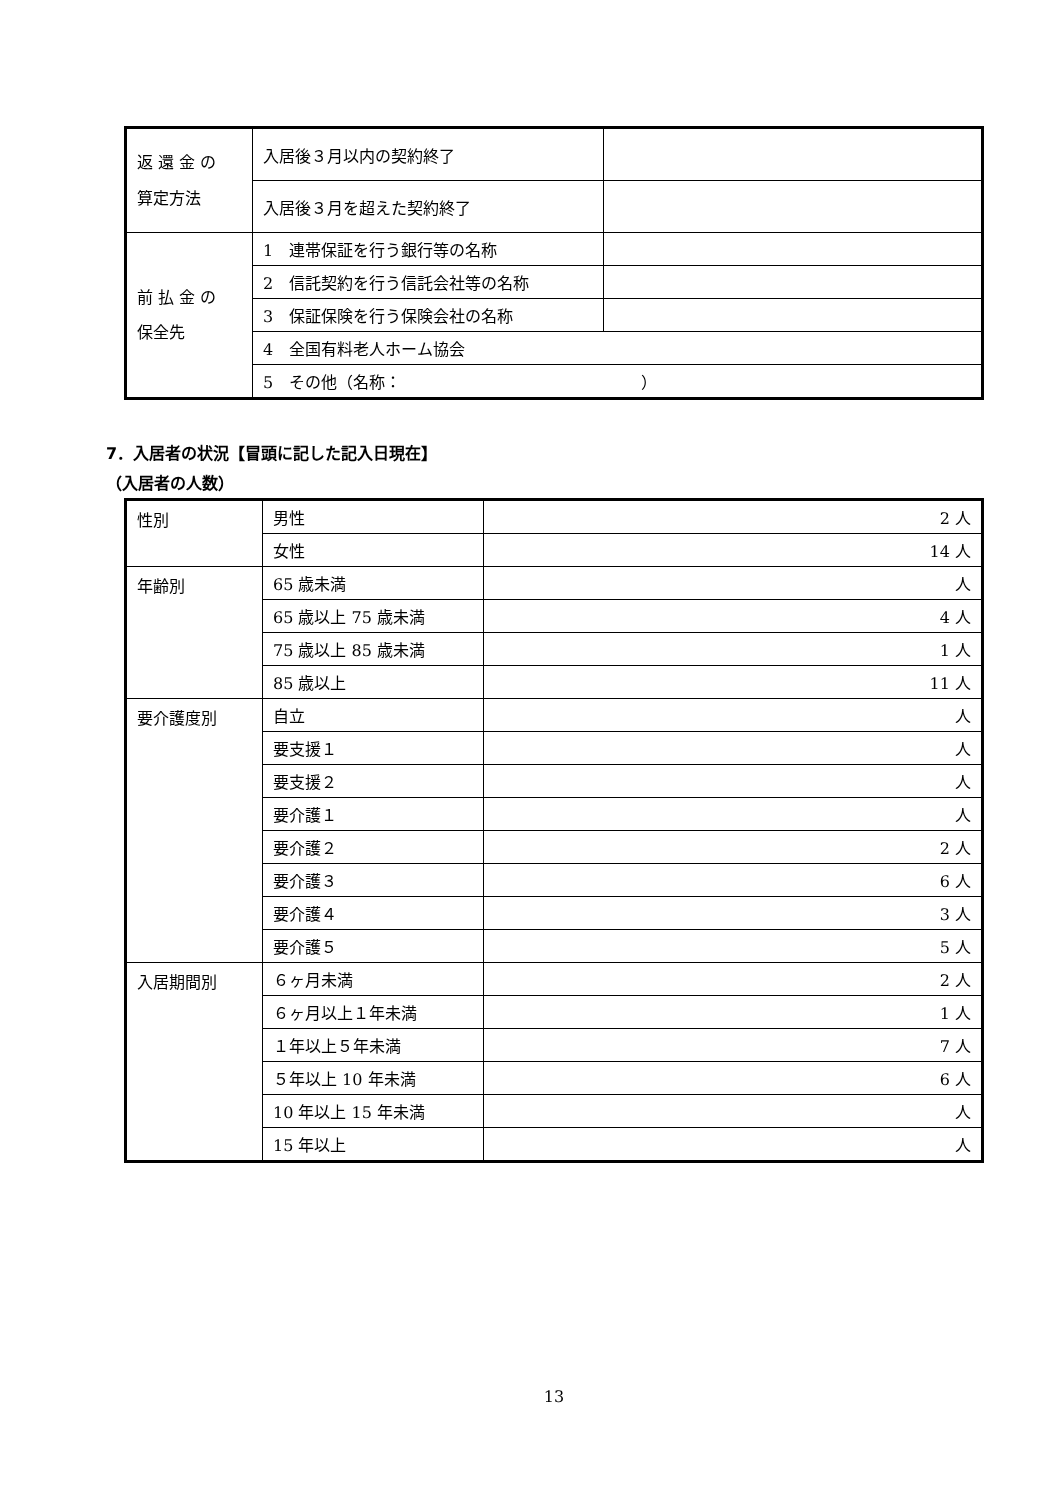| 返 還 金 の 算定方法 | 入居後３月以内の契約終了 | |
| | 入居後３月を超えた契約終了 | |
| 前 払 金 の 保全先 | 1 連帯保証を行う銀行等の名称 | |
| | 2 信託契約を行う信託会社等の名称 | |
| | 3 保証保険を行う保険会社の名称 | |
| | 4 全国有料老人ホーム協会 | |
| | 5 その他（名称： ） | |
7．入居者の状況【冒頭に記した記入日現在】
（入居者の人数）
| 性別 | 男性 | 2 人 |
| | 女性 | 14 人 |
| 年齢別 | 65 歳未満 | 人 |
| | 65 歳以上 75 歳未満 | 4 人 |
| | 75 歳以上 85 歳未満 | 1 人 |
| | 85 歳以上 | 11 人 |
| 要介護度別 | 自立 | 人 |
| | 要支援１ | 人 |
| | 要支援２ | 人 |
| | 要介護１ | 人 |
| | 要介護２ | 2 人 |
| | 要介護３ | 6 人 |
| | 要介護４ | 3 人 |
| | 要介護５ | 5 人 |
| 入居期間別 | ６ヶ月未満 | 2 人 |
| | ６ヶ月以上１年未満 | 1 人 |
| | １年以上５年未満 | 7 人 |
| | ５年以上 10 年未満 | 6 人 |
| | 10 年以上 15 年未満 | 人 |
| | 15 年以上 | 人 |
13